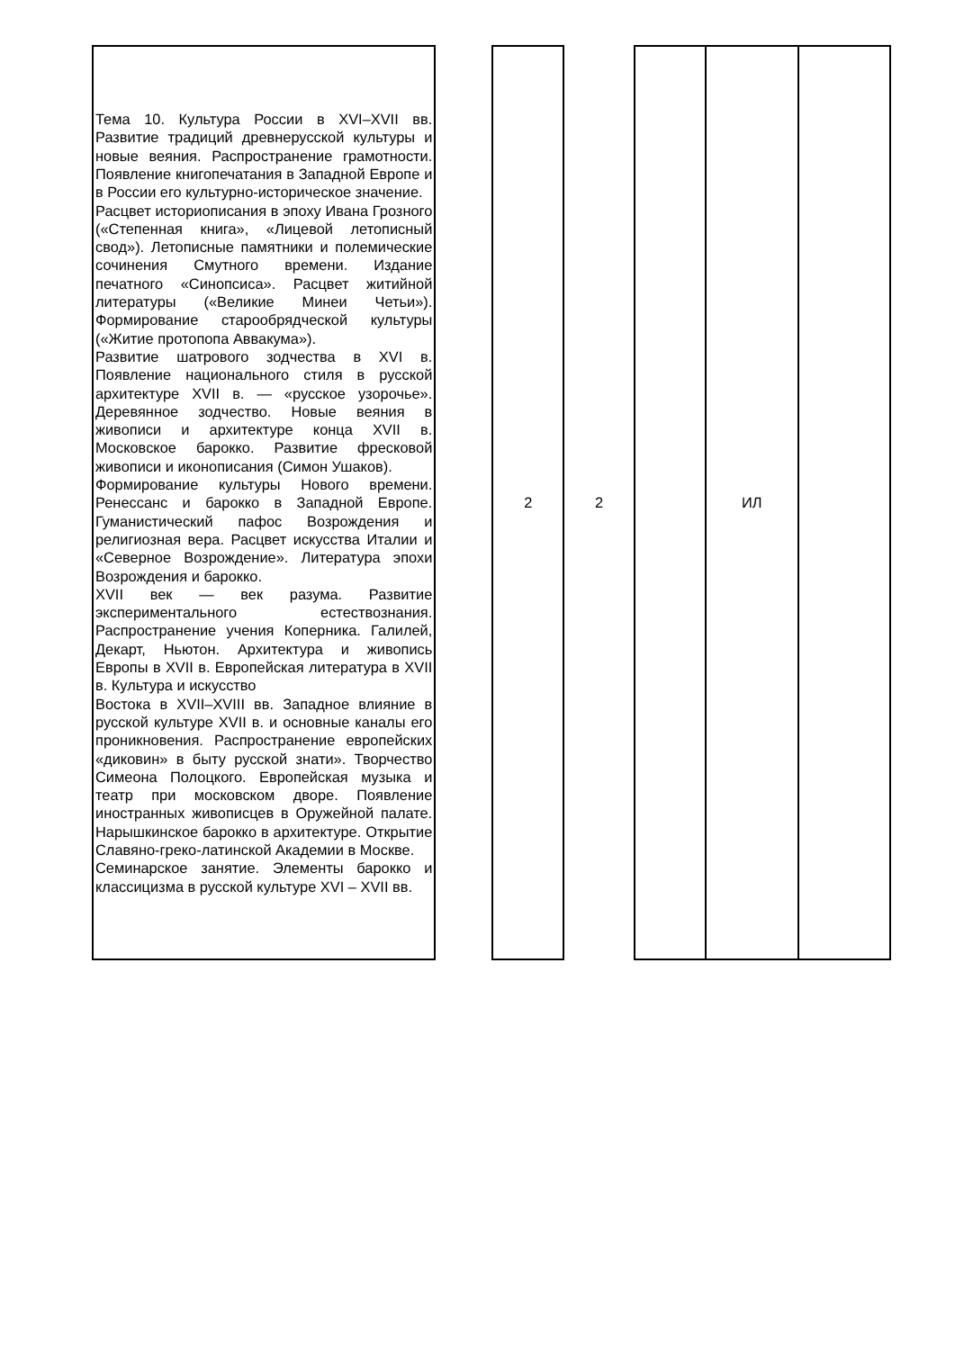| Тема 10. Культура России в XVI–XVII вв. Развитие традиций древнерусской культуры и новые веяния. Распространение грамотности. Появление книгопечатания в Западной Европе и в России его культурно-историческое значение. Расцвет историописания в эпоху Ивана Грозного («Степенная книга», «Лицевой летописный свод»). Летописные памятники и полемические сочинения Смутного времени. Издание печатного «Синопсиса». Расцвет житийной литературы («Великие Минеи Четьи»). Формирование старообрядческой культуры («Житие протопопа Аввакума»). Развитие шатрового зодчества в XVI в. Появление национального стиля в русской архитектуре XVII в. — «русское узорочье». Деревянное зодчество. Новые веяния в живописи и архитектуре конца XVII в. Московское барокко. Развитие фресковой живописи и иконописания (Симон Ушаков). Формирование культуры Нового времени. Ренессанс и барокко в Западной Европе. Гуманистический пафос Возрождения и религиозная вера. Расцвет искусства Италии и «Северное Возрождение». Литература эпохи Возрождения и барокко. XVII век — век разума. Развитие экспериментального естествознания. Распространение учения Коперника. Галилей, Декарт, Ньютон. Архитектура и живопись Европы в XVII в. Европейская литература в XVII в. Культура и искусство Востока в XVII–XVIII вв. Западное влияние в русской культуре XVII в. и основные каналы его проникновения. Распространение европейских «диковин» в быту русской знати». Творчество Симеона Полоцкого. Европейская музыка и театр при московском дворе. Появление иностранных живописцев в Оружейной палате. Нарышкинское барокко в архитектуре. Открытие Славяно-греко-латинской Академии в Москве. Семинарское занятие. Элементы барокко и классицизма в русской культуре XVI – XVII вв. | | 2 | 2 | | ИЛ | |